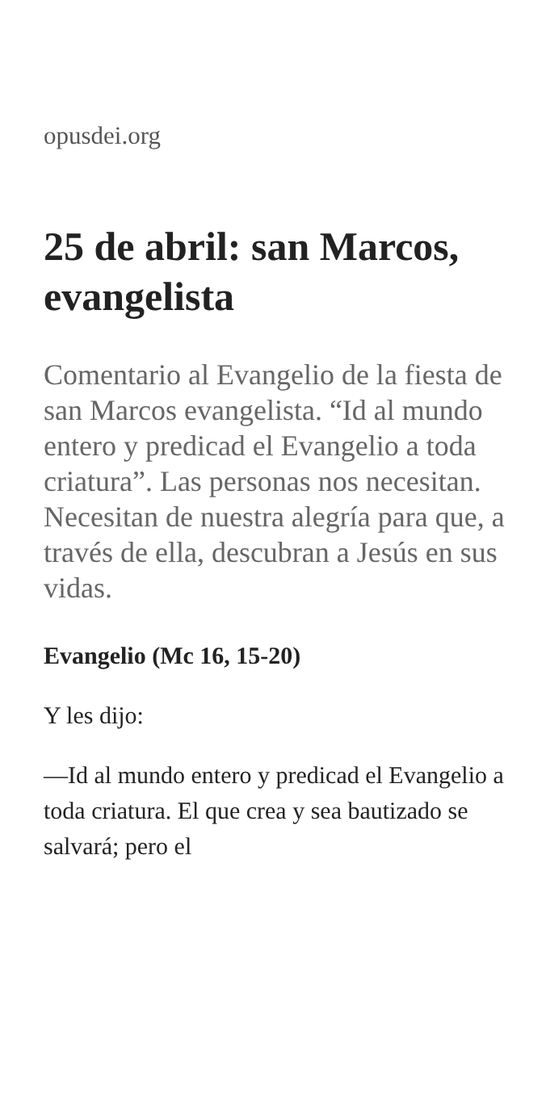opusdei.org
25 de abril: san Marcos, evangelista
Comentario al Evangelio de la fiesta de san Marcos evangelista. “Id al mundo entero y predicad el Evangelio a toda criatura”. Las personas nos necesitan. Necesitan de nuestra alegría para que, a través de ella, descubran a Jesús en sus vidas.
Evangelio (Mc 16, 15-20)
Y les dijo:
—Id al mundo entero y predicad el Evangelio a toda criatura. El que crea y sea bautizado se salvará; pero el